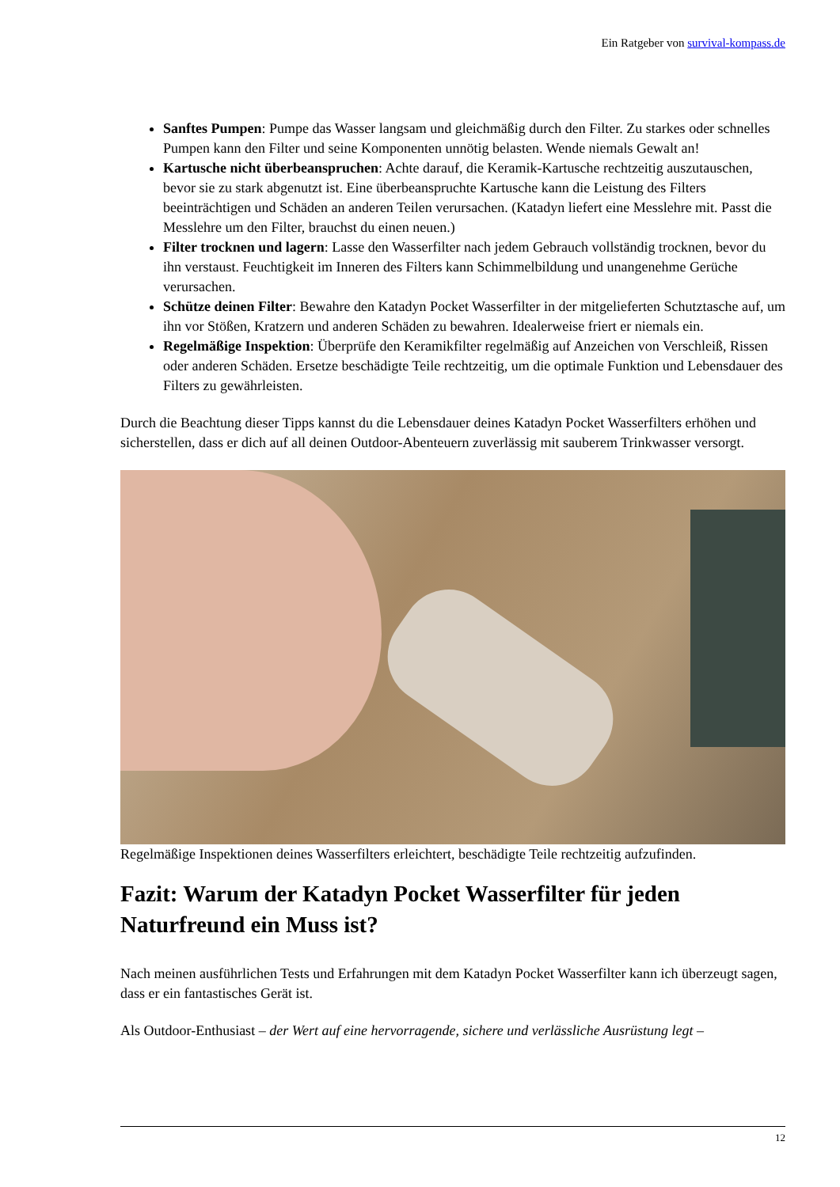Ein Ratgeber von survival-kompass.de
Sanftes Pumpen: Pumpe das Wasser langsam und gleichmäßig durch den Filter. Zu starkes oder schnelles Pumpen kann den Filter und seine Komponenten unnötig belasten. Wende niemals Gewalt an!
Kartusche nicht überbeanspruchen: Achte darauf, die Keramik-Kartusche rechtzeitig auszutauschen, bevor sie zu stark abgenutzt ist. Eine überbeanspruchte Kartusche kann die Leistung des Filters beeinträchtigen und Schäden an anderen Teilen verursachen. (Katadyn liefert eine Messlehre mit. Passt die Messlehre um den Filter, brauchst du einen neuen.)
Filter trocknen und lagern: Lasse den Wasserfilter nach jedem Gebrauch vollständig trocknen, bevor du ihn verstaust. Feuchtigkeit im Inneren des Filters kann Schimmelbildung und unangenehme Gerüche verursachen.
Schütze deinen Filter: Bewahre den Katadyn Pocket Wasserfilter in der mitgelieferten Schutztasche auf, um ihn vor Stößen, Kratzern und anderen Schäden zu bewahren. Idealerweise friert er niemals ein.
Regelmäßige Inspektion: Überprüfe den Keramikfilter regelmäßig auf Anzeichen von Verschleiß, Rissen oder anderen Schäden. Ersetze beschädigte Teile rechtzeitig, um die optimale Funktion und Lebensdauer des Filters zu gewährleisten.
Durch die Beachtung dieser Tipps kannst du die Lebensdauer deines Katadyn Pocket Wasserfilters erhöhen und sicherstellen, dass er dich auf all deinen Outdoor-Abenteuern zuverlässig mit sauberem Trinkwasser versorgt.
Regelmäßige Inspektionen deines Wasserfilters erleichtert, beschädigte Teile rechtzeitig aufzufinden.
Fazit: Warum der Katadyn Pocket Wasserfilter für jeden Naturfreund ein Muss ist?
Nach meinen ausführlichen Tests und Erfahrungen mit dem Katadyn Pocket Wasserfilter kann ich überzeugt sagen, dass er ein fantastisches Gerät ist.
Als Outdoor-Enthusiast – der Wert auf eine hervorragende, sichere und verlässliche Ausrüstung legt –
12